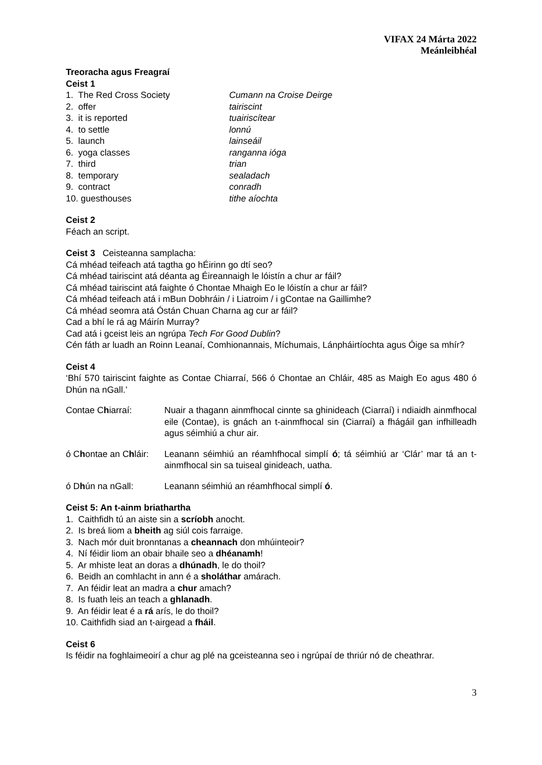VIFAX 24 Márta 2022
Meánleibhéal
Treoracha agus Freagraí
Ceist 1
1. The Red Cross Society Cumann na Croise Deirge
2. offer tairiscint
3. it is reported tuairiscítear
4. to settle lonnú
5. launch lainseáil
6. yoga classes ranganna ióga
7. third trian
8. temporary sealadach
9. contract conradh
10. guesthouses tithe aíochta
Ceist 2
Féach an script.
Ceist 3 Ceisteanna samplacha:
Cá mhéad teifeach atá tagtha go hÉirinn go dtí seo?
Cá mhéad tairiscint atá déanta ag Éireannaigh le lóistín a chur ar fáil?
Cá mhéad tairiscint atá faighte ó Chontae Mhaigh Eo le lóistín a chur ar fáil?
Cá mhéad teifeach atá i mBun Dobhráin / i Liatroim / i gContae na Gaillimhe?
Cá mhéad seomra atá Óstán Chuan Charna ag cur ar fáil?
Cad a bhí le rá ag Máirín Murray?
Cad atá i gceist leis an ngrúpa Tech For Good Dublin?
Cén fáth ar luadh an Roinn Leanaí, Comhionannais, Míchumais, Lánpháirtíochta agus Óige sa mhír?
Ceist 4
‘Bhí 570 tairiscint faighte as Contae Chiarraí, 566 ó Chontae an Chláir, 485 as Maigh Eo agus 480 ó Dhún na nGall.’
Contae Chiarraí: Nuair a thagann ainmfhocal cinnte sa ghinideach (Ciarraí) i ndiaidh ainmfhocal eile (Contae), is gnách an t-ainmfhocal sin (Ciarraí) a fhágáil gan infhilleadh agus séimhiú a chur air.
ó Chontae an Chláir: Leanann séimhiú an réamhfhocal simplí ó; tá séimhiú ar ‘Clár’ mar tá an t-ainmfhocal sin sa tuiseal ginideach, uatha.
ó Dhún na nGall: Leanann séimhiú an réamhfhocal simplí ó.
Ceist 5: An t-ainm briathartha
1. Caithfidh tú an aiste sin a scríobh anocht.
2. Is breá liom a bheith ag siúl cois farraige.
3. Nach mór duit bronntanas a cheannach don mhúinteoir?
4. Ní féidir liom an obair bhaile seo a dhéanamh!
5. Ar mhiste leat an doras a dhúnadh, le do thoil?
6. Beidh an comhlacht in ann é a sholáthar amárach.
7. An féidir leat an madra a chur amach?
8. Is fuath leis an teach a ghlanadh.
9. An féidir leat é a rá arís, le do thoil?
10. Caithfidh siad an t-airgead a fháil.
Ceist 6
Is féidir na foghlaimeoirí a chur ag plé na gceisteanna seo i ngrúpaí de thriúr nó de cheathrar.
3